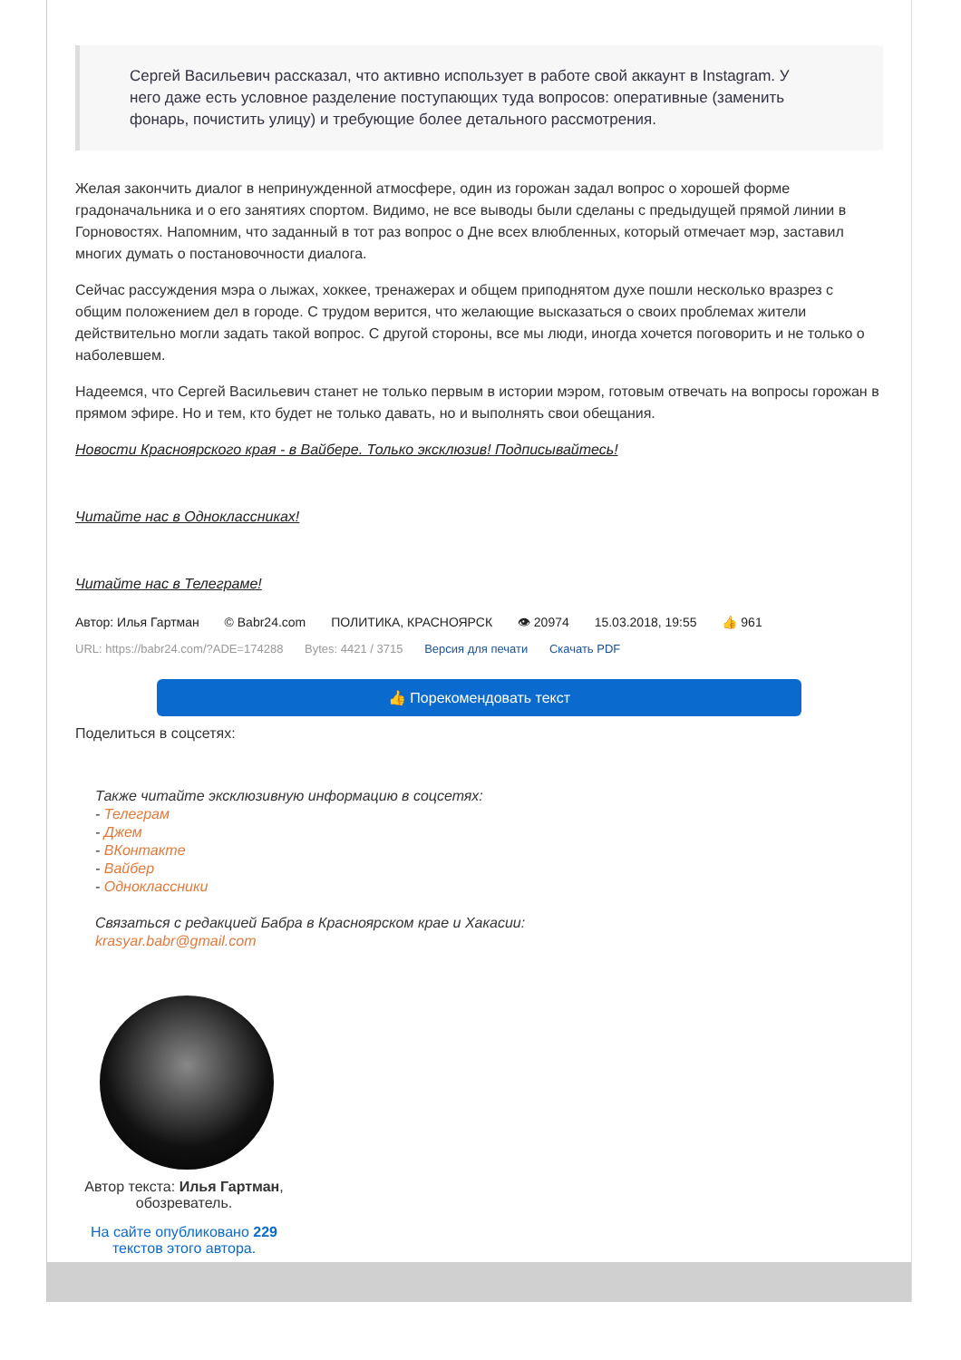Сергей Васильевич рассказал, что активно использует в работе свой аккаунт в Instagram. У него даже есть условное разделение поступающих туда вопросов: оперативные (заменить фонарь, почистить улицу) и требующие более детального рассмотрения.
Желая закончить диалог в непринужденной атмосфере, один из горожан задал вопрос о хорошей форме градоначальника и о его занятиях спортом. Видимо, не все выводы были сделаны с предыдущей прямой линии в Горновостях. Напомним, что заданный в тот раз вопрос о Дне всех влюбленных, который отмечает мэр, заставил многих думать о постановочности диалога.
Сейчас рассуждения мэра о лыжах, хоккее, тренажерах и общем приподнятом духе пошли несколько вразрез с общим положением дел в городе. С трудом верится, что желающие высказаться о своих проблемах жители действительно могли задать такой вопрос. С другой стороны, все мы люди, иногда хочется поговорить и не только о наболевшем.
Надеемся, что Сергей Васильевич станет не только первым в истории мэром, готовым отвечать на вопросы горожан в прямом эфире. Но и тем, кто будет не только давать, но и выполнять свои обещания.
Новости Красноярского края - в Вайбере. Только эксклюзив! Подписывайтесь!
Читайте нас в Одноклассниках!
Читайте нас в Телеграме!
Автор: Илья Гартман © Babr24.com ПОЛИТИКА, КРАСНОЯРСК 👁 20974 15.03.2018, 19:55 👍 961
URL: https://babr24.com/?ADE=174288 Bytes: 4421 / 3715 Версия для печати Скачать PDF
👍 Порекомендовать текст
Поделиться в соцсетях:
Также читайте эксклюзивную информацию в соцсетях:
- Телеграм
- Джем
- ВКонтакте
- Вайбер
- Одноклассники
Связаться с редакцией Бабра в Красноярском крае и Хакасии:
krasyar.babr@gmail.com
Автор текста: Илья Гартман, обозреватель.
На сайте опубликовано 229 текстов этого автора.